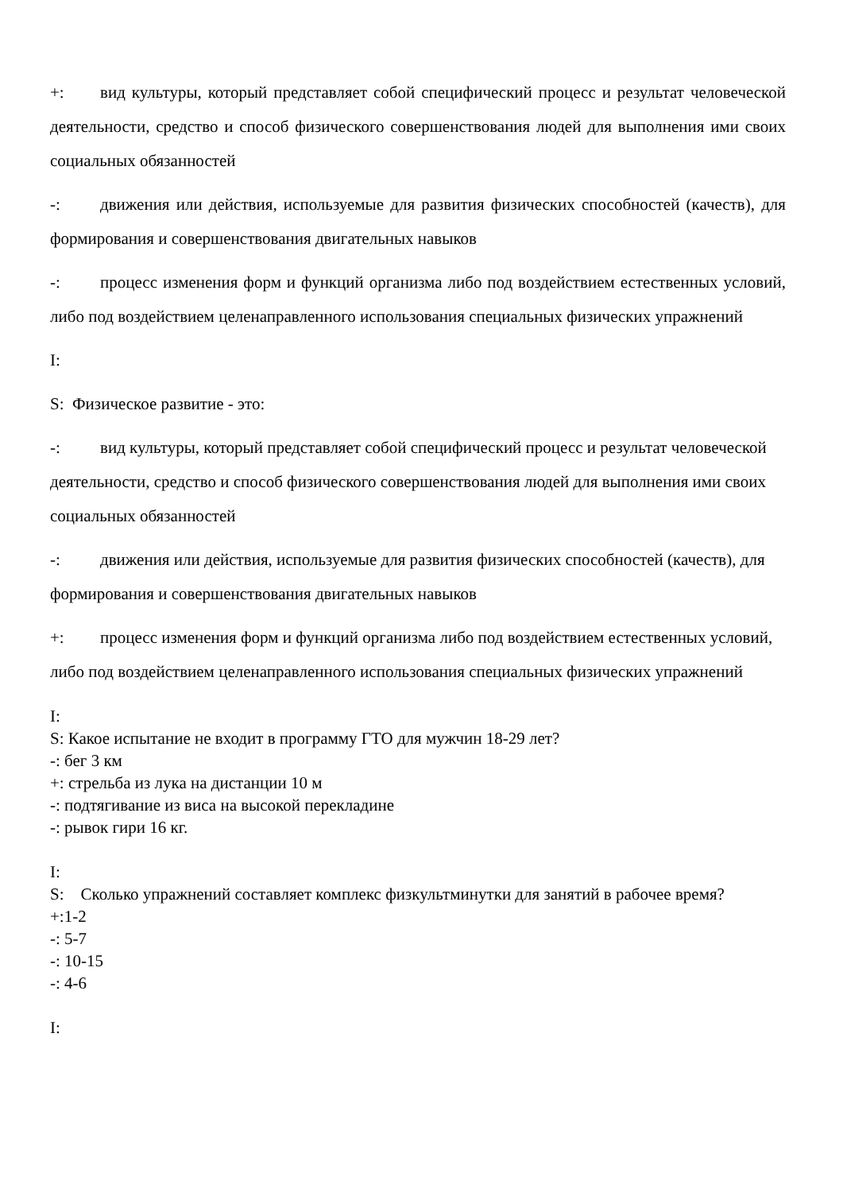+: вид культуры, который представляет собой специфический процесс и результат человеческой деятельности, средство и способ физического совершенствования людей для выполнения ими своих социальных обязанностей
-: движения или действия, используемые для развития физических способностей (качеств), для формирования и совершенствования двигательных навыков
-: процесс изменения форм и функций организма либо под воздействием естественных условий, либо под воздействием целенаправленного использования специальных физических упражнений
I:
S: Физическое развитие - это:
-: вид культуры, который представляет собой специфический процесс и результат человеческой деятельности, средство и способ физического совершенствования людей для выполнения ими своих социальных обязанностей
-: движения или действия, используемые для развития физических способностей (качеств), для формирования и совершенствования двигательных навыков
+: процесс изменения форм и функций организма либо под воздействием естественных условий, либо под воздействием целенаправленного использования специальных физических упражнений
I:
S: Какое испытание не входит в программу ГТО для мужчин 18-29 лет?
-: бег 3 км
+: стрельба из лука на дистанции 10 м
-: подтягивание из виса на высокой перекладине
-: рывок гири 16 кг.
I:
S: Сколько упражнений составляет комплекс физкультминутки для занятий в рабочее время?
+:1-2
-: 5-7
-: 10-15
-: 4-6
I: